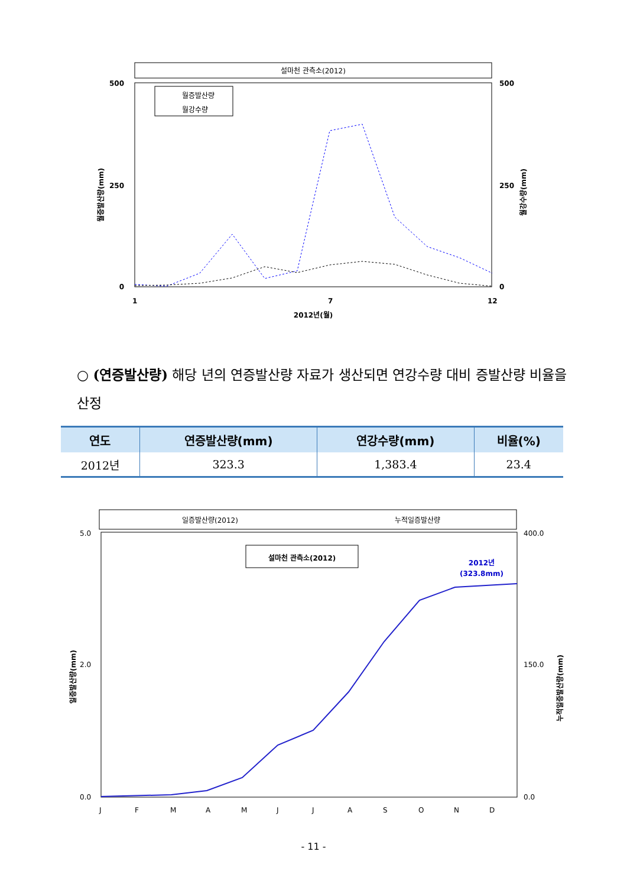설마천 관측소(2012)
500
250
0
500
250
0
2012년(월)
1
7
12
월증발산량(mm)
월강수량(mm)
월증발산량
월강수량
○ (연증발산량) 해당 년의 연증발산량 자료가 생산되면 연강수량 대비 증발산량 비율을 산정
| 연도 | 연증발산량(mm) | 연강수량(mm) | 비율(%) |
| --- | --- | --- | --- |
| 2012년 | 323.3 | 1,383.4 | 23.4 |
일증발산량(2012)
누적일증발산량
설마천 관측소(2012)
2012년
(323.8mm)
5.0
2.0
0.0
400.0
150.0
0.0
J
F
M
A
M
J
J
A
S
O
N
D
일증발산량(mm)
누적일증발산량(mm)
- 11 -